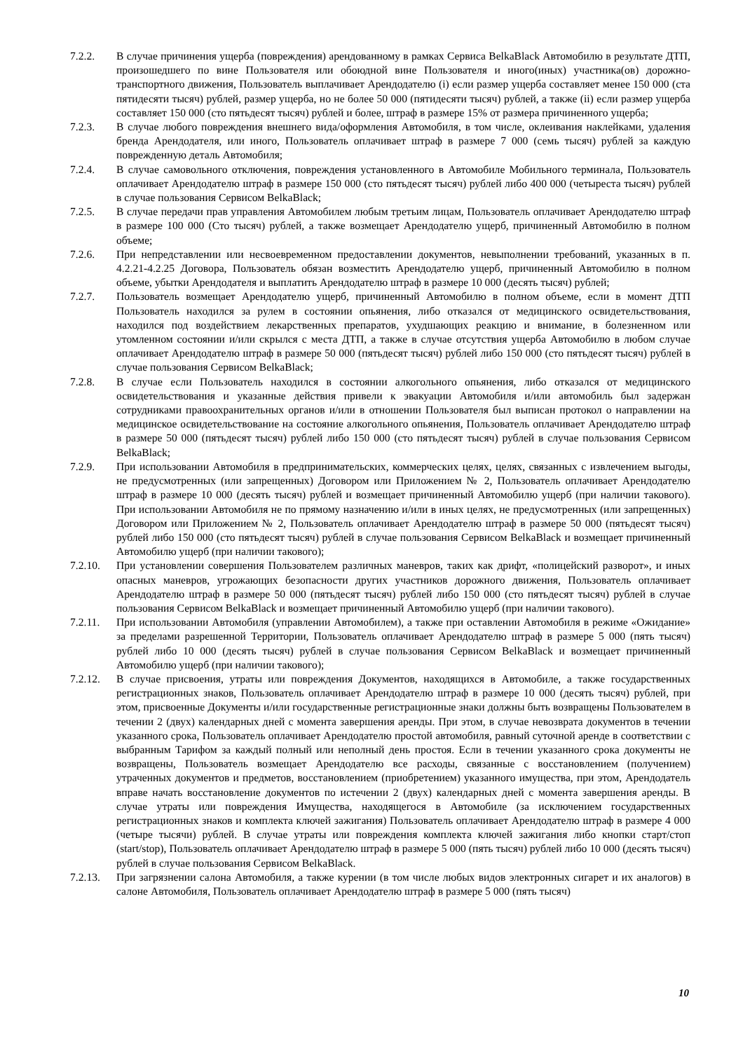7.2.2. В случае причинения ущерба (повреждения) арендованному в рамках Сервиса BelkaBlack Автомобилю в результате ДТП, произошедшего по вине Пользователя или обоюдной вине Пользователя и иного(иных) участника(ов) дорожно-транспортного движения, Пользователь выплачивает Арендодателю (i) если размер ущерба составляет менее 150 000 (ста пятидесяти тысяч) рублей, размер ущерба, но не более 50 000 (пятидесяти тысяч) рублей, а также (ii) если размер ущерба составляет 150 000 (сто пятьдесят тысяч) рублей и более, штраф в размере 15% от размера причиненного ущерба;
7.2.3. В случае любого повреждения внешнего вида/оформления Автомобиля, в том числе, оклеивания наклейками, удаления бренда Арендодателя, или иного, Пользователь оплачивает штраф в размере 7 000 (семь тысяч) рублей за каждую поврежденную деталь Автомобиля;
7.2.4. В случае самовольного отключения, повреждения установленного в Автомобиле Мобильного терминала, Пользователь оплачивает Арендодателю штраф в размере 150 000 (сто пятьдесят тысяч) рублей либо 400 000 (четыреста тысяч) рублей в случае пользования Сервисом BelkaBlack;
7.2.5. В случае передачи прав управления Автомобилем любым третьим лицам, Пользователь оплачивает Арендодателю штраф в размере 100 000 (Сто тысяч) рублей, а также возмещает Арендодателю ущерб, причиненный Автомобилю в полном объеме;
7.2.6. При непредставлении или несвоевременном предоставлении документов, невыполнении требований, указанных в п. 4.2.21-4.2.25 Договора, Пользователь обязан возместить Арендодателю ущерб, причиненный Автомобилю в полном объеме, убытки Арендодателя и выплатить Арендодателю штраф в размере 10 000 (десять тысяч) рублей;
7.2.7. Пользователь возмещает Арендодателю ущерб, причиненный Автомобилю в полном объеме, если в момент ДТП Пользователь находился за рулем в состоянии опьянения, либо отказался от медицинского освидетельствования, находился под воздействием лекарственных препаратов, ухудшающих реакцию и внимание, в болезненном или утомленном состоянии и/или скрылся с места ДТП, а также в случае отсутствия ущерба Автомобилю в любом случае оплачивает Арендодателю штраф в размере 50 000 (пятьдесят тысяч) рублей либо 150 000 (сто пятьдесят тысяч) рублей в случае пользования Сервисом BelkaBlack;
7.2.8. В случае если Пользователь находился в состоянии алкогольного опьянения, либо отказался от медицинского освидетельствования и указанные действия привели к эвакуации Автомобиля и/или автомобиль был задержан сотрудниками правоохранительных органов и/или в отношении Пользователя был выписан протокол о направлении на медицинское освидетельствование на состояние алкогольного опьянения, Пользователь оплачивает Арендодателю штраф в размере 50 000 (пятьдесят тысяч) рублей либо 150 000 (сто пятьдесят тысяч) рублей в случае пользования Сервисом BelkaBlack;
7.2.9. При использовании Автомобиля в предпринимательских, коммерческих целях, целях, связанных с извлечением выгоды, не предусмотренных (или запрещенных) Договором или Приложением № 2, Пользователь оплачивает Арендодателю штраф в размере 10 000 (десять тысяч) рублей и возмещает причиненный Автомобилю ущерб (при наличии такового). При использовании Автомобиля не по прямому назначению и/или в иных целях, не предусмотренных (или запрещенных) Договором или Приложением № 2, Пользователь оплачивает Арендодателю штраф в размере 50 000 (пятьдесят тысяч) рублей либо 150 000 (сто пятьдесят тысяч) рублей в случае пользования Сервисом BelkaBlack и возмещает причиненный Автомобилю ущерб (при наличии такового);
7.2.10. При установлении совершения Пользователем различных маневров, таких как дрифт, «полицейский разворот», и иных опасных маневров, угрожающих безопасности других участников дорожного движения, Пользователь оплачивает Арендодателю штраф в размере 50 000 (пятьдесят тысяч) рублей либо 150 000 (сто пятьдесят тысяч) рублей в случае пользования Сервисом BelkaBlack и возмещает причиненный Автомобилю ущерб (при наличии такового).
7.2.11. При использовании Автомобиля (управлении Автомобилем), а также при оставлении Автомобиля в режиме «Ожидание» за пределами разрешенной Территории, Пользователь оплачивает Арендодателю штраф в размере 5 000 (пять тысяч) рублей либо 10 000 (десять тысяч) рублей в случае пользования Сервисом BelkaBlack и возмещает причиненный Автомобилю ущерб (при наличии такового);
7.2.12. В случае присвоения, утраты или повреждения Документов, находящихся в Автомобиле, а также государственных регистрационных знаков, Пользователь оплачивает Арендодателю штраф в размере 10 000 (десять тысяч) рублей, при этом, присвоенные Документы и/или государственные регистрационные знаки должны быть возвращены Пользователем в течении 2 (двух) календарных дней с момента завершения аренды. При этом, в случае невозврата документов в течении указанного срока, Пользователь оплачивает Арендодателю простой автомобиля, равный суточной аренде в соответствии с выбранным Тарифом за каждый полный или неполный день простоя. Если в течении указанного срока документы не возвращены, Пользователь возмещает Арендодателю все расходы, связанные с восстановлением (получением) утраченных документов и предметов, восстановлением (приобретением) указанного имущества, при этом, Арендодатель вправе начать восстановление документов по истечении 2 (двух) календарных дней с момента завершения аренды. В случае утраты или повреждения Имущества, находящегося в Автомобиле (за исключением государственных регистрационных знаков и комплекта ключей зажигания) Пользователь оплачивает Арендодателю штраф в размере 4 000 (четыре тысячи) рублей. В случае утраты или повреждения комплекта ключей зажигания либо кнопки старт/стоп (start/stop), Пользователь оплачивает Арендодателю штраф в размере 5 000 (пять тысяч) рублей либо 10 000 (десять тысяч) рублей в случае пользования Сервисом BelkaBlack.
7.2.13. При загрязнении салона Автомобиля, а также курении (в том числе любых видов электронных сигарет и их аналогов) в салоне Автомобиля, Пользователь оплачивает Арендодателю штраф в размере 5 000 (пять тысяч)
10